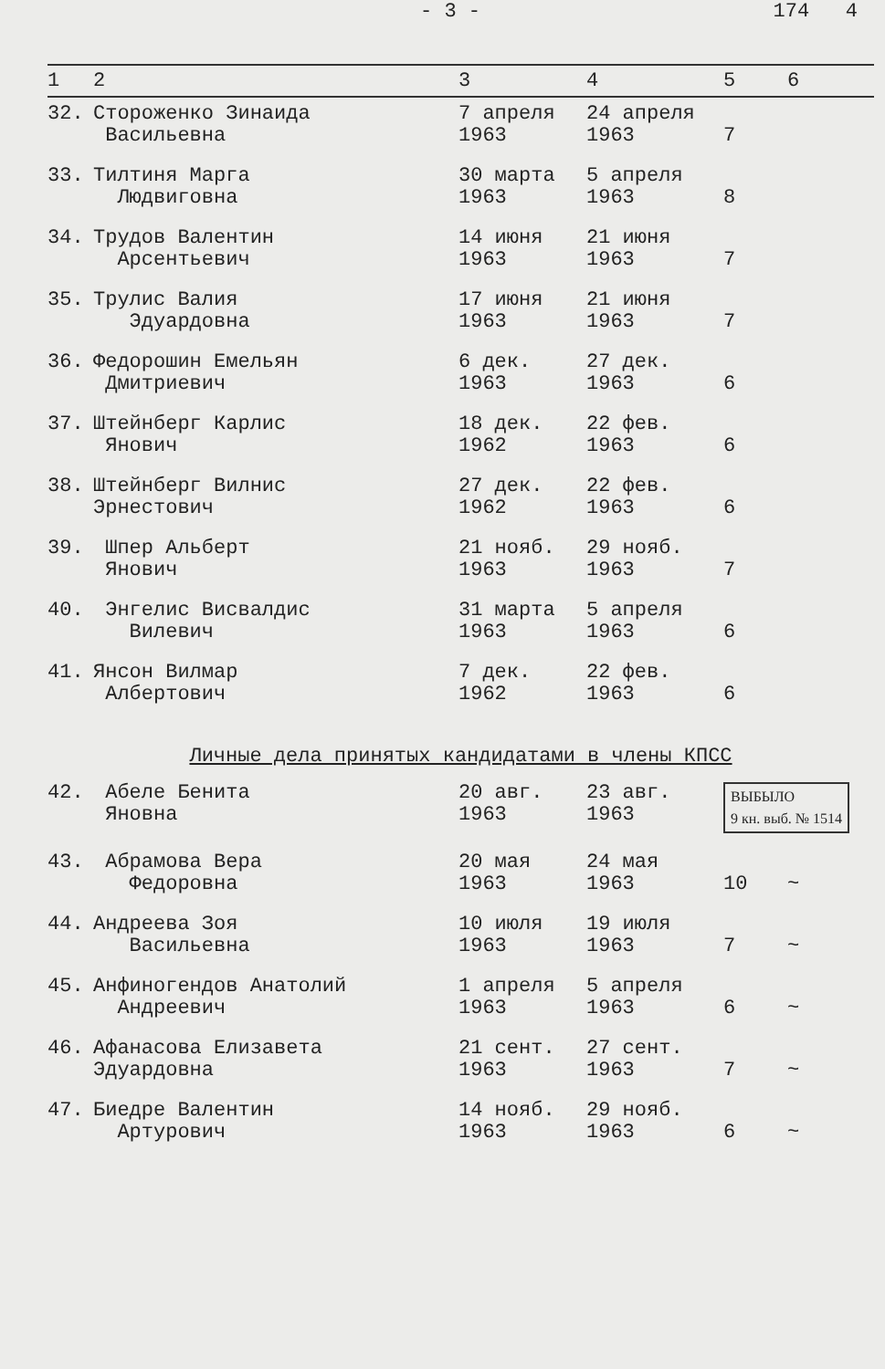- 3 - 174 4
| 1 | 2 | 3 | 4 | 5 | 6 |
| --- | --- | --- | --- | --- | --- |
| 32. | Стороженко Зинаида Васильевна | 7 апреля 1963 | 24 апреля 1963 | 7 | |
| 33. | Тилтиня Марга Людвиговна | 30 марта 1963 | 5 апреля 1963 | 8 | |
| 34. | Трудов Валентин Арсентьевич | 14 июня 1963 | 21 июня 1963 | 7 | |
| 35. | Трулис Валия Эдуардовна | 17 июня 1963 | 21 июня 1963 | 7 | |
| 36. | Федорошин Емельян Дмитриевич | 6 дек. 1963 | 27 дек. 1963 | 6 | |
| 37. | Штейнберг Карлис Янович | 18 дек. 1962 | 22 фев. 1963 | 6 | |
| 38. | Штейнберг Вилнис Эрнестович | 27 дек. 1962 | 22 фев. 1963 | 6 | |
| 39. | Шпер Альберт Янович | 21 нояб. 1963 | 29 нояб. 1963 | 7 | |
| 40. | Энгелис Висвалдис Вилевич | 31 марта 1963 | 5 апреля 1963 | 6 | |
| 41. | Янсон Вилмар Албертович | 7 дек. 1962 | 22 фев. 1963 | 6 | |
| Личные дела принятых кандидатами в члены КПСС | | | | | |
| 42. | Абеле Бенита Яновна | 20 авг. 1963 | 23 авг. 1963 | ВЫБЫЛО 9 кн. выб. № 1514 | |
| 43. | Абрамова Вера Федоровна | 20 мая 1963 | 24 мая 1963 | 10 | ~ |
| 44. | Андреева Зоя Васильевна | 10 июля 1963 | 19 июля 1963 | 7 | ~ |
| 45. | Анфиногендов Анатолий Андреевич | 1 апреля 1963 | 5 апреля 1963 | 6 | ~ |
| 46. | Афанасова Елизавета Эдуардовна | 21 сент. 1963 | 27 сент. 1963 | 7 | ~ |
| 47. | Биедре Валентин Артурович | 14 нояб. 1963 | 29 нояб. 1963 | 6 | ~ |